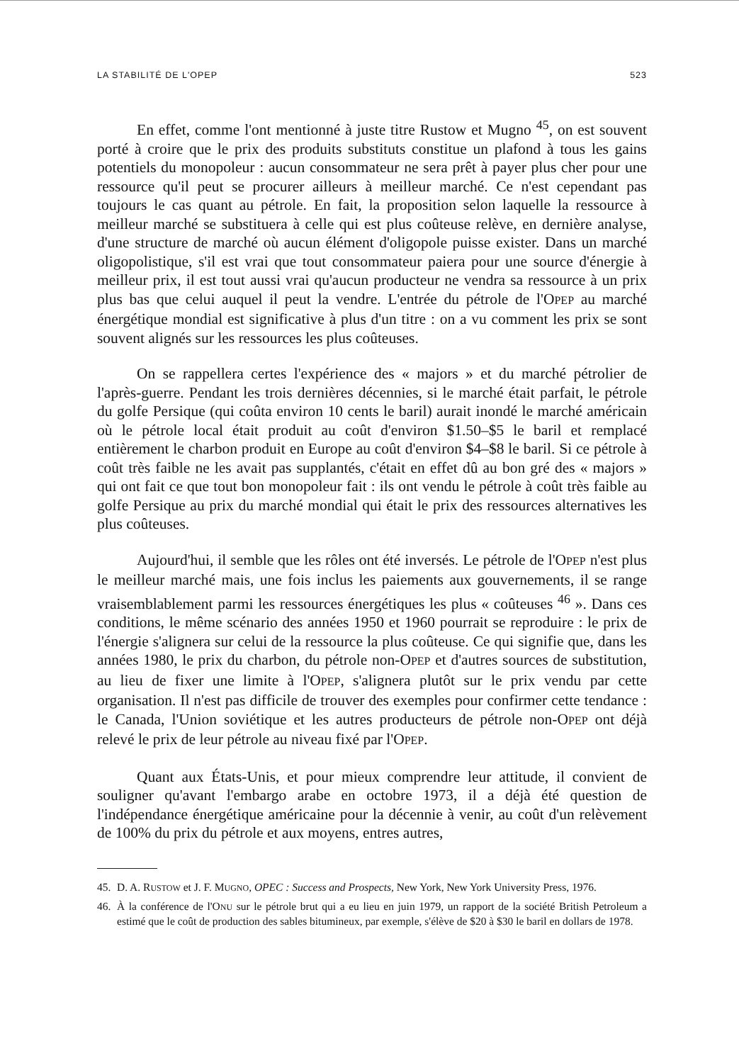LA STABILITÉ DE L'OPEP 523
En effet, comme l'ont mentionné à juste titre Rustow et Mugno <sup>45</sup>, on est souvent porté à croire que le prix des produits substituts constitue un plafond à tous les gains potentiels du monopoleur : aucun consommateur ne sera prêt à payer plus cher pour une ressource qu'il peut se procurer ailleurs à meilleur marché. Ce n'est cependant pas toujours le cas quant au pétrole. En fait, la proposition selon laquelle la ressource à meilleur marché se substituera à celle qui est plus coûteuse relève, en dernière analyse, d'une structure de marché où aucun élément d'oligopole puisse exister. Dans un marché oligopolistique, s'il est vrai que tout consommateur paiera pour une source d'énergie à meilleur prix, il est tout aussi vrai qu'aucun producteur ne vendra sa ressource à un prix plus bas que celui auquel il peut la vendre. L'entrée du pétrole de l'OPEP au marché énergétique mondial est significative à plus d'un titre : on a vu comment les prix se sont souvent alignés sur les ressources les plus coûteuses.
On se rappellera certes l'expérience des « majors » et du marché pétrolier de l'après-guerre. Pendant les trois dernières décennies, si le marché était parfait, le pétrole du golfe Persique (qui coûta environ 10 cents le baril) aurait inondé le marché américain où le pétrole local était produit au coût d'environ $1.50–$5 le baril et remplacé entièrement le charbon produit en Europe au coût d'environ $4–$8 le baril. Si ce pétrole à coût très faible ne les avait pas supplantés, c'était en effet dû au bon gré des « majors » qui ont fait ce que tout bon monopoleur fait : ils ont vendu le pétrole à coût très faible au golfe Persique au prix du marché mondial qui était le prix des ressources alternatives les plus coûteuses.
Aujourd'hui, il semble que les rôles ont été inversés. Le pétrole de l'OPEP n'est plus le meilleur marché mais, une fois inclus les paiements aux gouvernements, il se range vraisemblablement parmi les ressources énergétiques les plus « coûteuses <sup>46</sup> ». Dans ces conditions, le même scénario des années 1950 et 1960 pourrait se reproduire : le prix de l'énergie s'alignera sur celui de la ressource la plus coûteuse. Ce qui signifie que, dans les années 1980, le prix du charbon, du pétrole non-OPEP et d'autres sources de substitution, au lieu de fixer une limite à l'OPEP, s'alignera plutôt sur le prix vendu par cette organisation. Il n'est pas difficile de trouver des exemples pour confirmer cette tendance : le Canada, l'Union soviétique et les autres producteurs de pétrole non-OPEP ont déjà relevé le prix de leur pétrole au niveau fixé par l'OPEP.
Quant aux États-Unis, et pour mieux comprendre leur attitude, il convient de souligner qu'avant l'embargo arabe en octobre 1973, il a déjà été question de l'indépendance énergétique américaine pour la décennie à venir, au coût d'un relèvement de 100% du prix du pétrole et aux moyens, entres autres,
45. D. A. RUSTOW et J. F. MUGNO, OPEC : Success and Prospects, New York, New York University Press, 1976.
46. À la conférence de l'ONU sur le pétrole brut qui a eu lieu en juin 1979, un rapport de la société British Petroleum a estimé que le coût de production des sables bitumineux, par exemple, s'élève de $20 à $30 le baril en dollars de 1978.